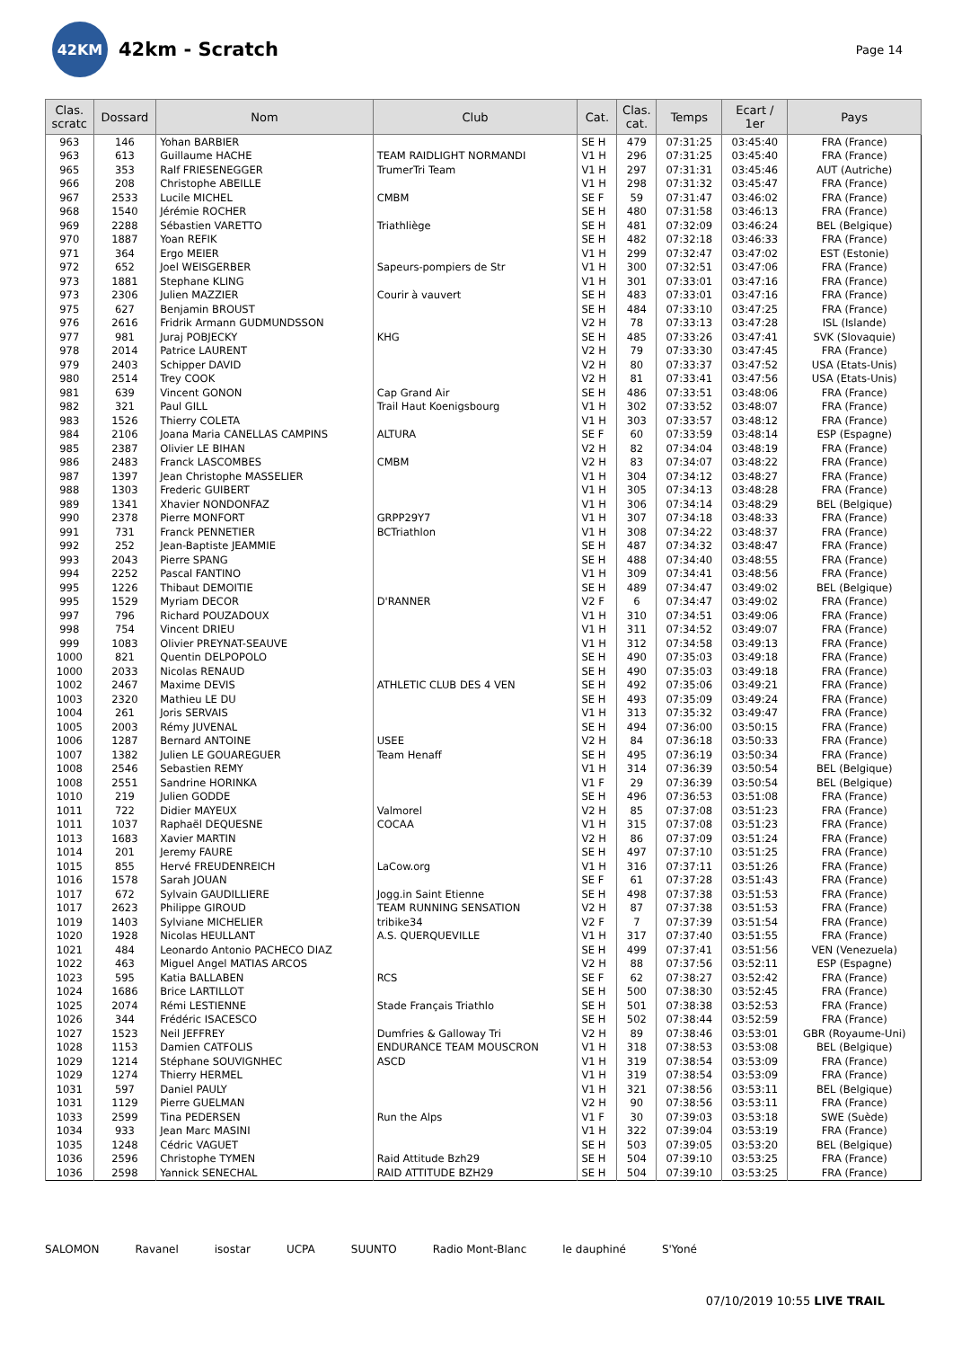42KM
42km - Scratch
Page 14
| Clas. scratc | Dossard | Nom | Club | Cat. | Clas. cat. | Temps | Ecart / 1er | Pays |
| --- | --- | --- | --- | --- | --- | --- | --- | --- |
| 963 | 146 | Yohan BARBIER | | SE H | 479 | 07:31:25 | 03:45:40 | FRA (France) |
| 963 | 613 | Guillaume HACHE | TEAM RAIDLIGHT NORMANDI | V1 H | 296 | 07:31:25 | 03:45:40 | FRA (France) |
| 965 | 353 | Ralf FRIESENEGGER | TrumerTri Team | V1 H | 297 | 07:31:31 | 03:45:46 | AUT (Autriche) |
| 966 | 208 | Christophe ABEILLE | | V1 H | 298 | 07:31:32 | 03:45:47 | FRA (France) |
| 967 | 2533 | Lucile MICHEL | CMBM | SE F | 59 | 07:31:47 | 03:46:02 | FRA (France) |
| 968 | 1540 | Jérémie ROCHER | | SE H | 480 | 07:31:58 | 03:46:13 | FRA (France) |
| 969 | 2288 | Sébastien VARETTO | Triathliège | SE H | 481 | 07:32:09 | 03:46:24 | BEL (Belgique) |
| 970 | 1887 | Yoan REFIK | | SE H | 482 | 07:32:18 | 03:46:33 | FRA (France) |
| 971 | 364 | Ergo MEIER | | V1 H | 299 | 07:32:47 | 03:47:02 | EST (Estonie) |
| 972 | 652 | Joel WEISGERBER | Sapeurs-pompiers de Str | V1 H | 300 | 07:32:51 | 03:47:06 | FRA (France) |
| 973 | 1881 | Stephane KLING | | V1 H | 301 | 07:33:01 | 03:47:16 | FRA (France) |
| 973 | 2306 | Julien MAZZIER | Courir à vauvert | SE H | 483 | 07:33:01 | 03:47:16 | FRA (France) |
| 975 | 627 | Benjamin BROUST | | SE H | 484 | 07:33:10 | 03:47:25 | FRA (France) |
| 976 | 2616 | Fridrik Armann GUDMUNDSSON | | V2 H | 78 | 07:33:13 | 03:47:28 | ISL (Islande) |
| 977 | 981 | Juraj POBJECKY | KHG | SE H | 485 | 07:33:26 | 03:47:41 | SVK (Slovaquie) |
| 978 | 2014 | Patrice LAURENT | | V2 H | 79 | 07:33:30 | 03:47:45 | FRA (France) |
| 979 | 2403 | Schipper DAVID | | V2 H | 80 | 07:33:37 | 03:47:52 | USA (Etats-Unis) |
| 980 | 2514 | Trey COOK | | V2 H | 81 | 07:33:41 | 03:47:56 | USA (Etats-Unis) |
| 981 | 639 | Vincent GONON | Cap Grand Air | SE H | 486 | 07:33:51 | 03:48:06 | FRA (France) |
| 982 | 321 | Paul GILL | Trail Haut Koenigsbourg | V1 H | 302 | 07:33:52 | 03:48:07 | FRA (France) |
| 983 | 1526 | Thierry COLETA | | V1 H | 303 | 07:33:57 | 03:48:12 | FRA (France) |
| 984 | 2106 | Joana Maria CANELLAS CAMPINS | ALTURA | SE F | 60 | 07:33:59 | 03:48:14 | ESP (Espagne) |
| 985 | 2387 | Olivier LE BIHAN | | V2 H | 82 | 07:34:04 | 03:48:19 | FRA (France) |
| 986 | 2483 | Franck LASCOMBES | CMBM | V2 H | 83 | 07:34:07 | 03:48:22 | FRA (France) |
| 987 | 1397 | Jean Christophe MASSELIER | | V1 H | 304 | 07:34:12 | 03:48:27 | FRA (France) |
| 988 | 1303 | Frederic GUIBERT | | V1 H | 305 | 07:34:13 | 03:48:28 | FRA (France) |
| 989 | 1341 | Xhavier NONDONFAZ | | V1 H | 306 | 07:34:14 | 03:48:29 | BEL (Belgique) |
| 990 | 2378 | Pierre MONFORT | GRPP29Y7 | V1 H | 307 | 07:34:18 | 03:48:33 | FRA (France) |
| 991 | 731 | Franck PENNETIER | BCTriathlon | V1 H | 308 | 07:34:22 | 03:48:37 | FRA (France) |
| 992 | 252 | Jean-Baptiste JEAMMIE | | SE H | 487 | 07:34:32 | 03:48:47 | FRA (France) |
| 993 | 2043 | Pierre SPANG | | SE H | 488 | 07:34:40 | 03:48:55 | FRA (France) |
| 994 | 2252 | Pascal FANTINO | | V1 H | 309 | 07:34:41 | 03:48:56 | FRA (France) |
| 995 | 1226 | Thibaut DEMOITIE | | SE H | 489 | 07:34:47 | 03:49:02 | BEL (Belgique) |
| 995 | 1529 | Myriam DECOR | D'RANNER | V2 F | 6 | 07:34:47 | 03:49:02 | FRA (France) |
| 997 | 796 | Richard POUZADOUX | | V1 H | 310 | 07:34:51 | 03:49:06 | FRA (France) |
| 998 | 754 | Vincent DRIEU | | V1 H | 311 | 07:34:52 | 03:49:07 | FRA (France) |
| 999 | 1083 | Olivier PREYNAT-SEAUVE | | V1 H | 312 | 07:34:58 | 03:49:13 | FRA (France) |
| 1000 | 821 | Quentin DELPOPOLO | | SE H | 490 | 07:35:03 | 03:49:18 | FRA (France) |
| 1000 | 2033 | Nicolas RENAUD | | SE H | 490 | 07:35:03 | 03:49:18 | FRA (France) |
| 1002 | 2467 | Maxime DEVIS | ATHLETIC CLUB DES 4 VEN | SE H | 492 | 07:35:06 | 03:49:21 | FRA (France) |
| 1003 | 2320 | Mathieu LE DU | | SE H | 493 | 07:35:09 | 03:49:24 | FRA (France) |
| 1004 | 261 | Joris SERVAIS | | V1 H | 313 | 07:35:32 | 03:49:47 | FRA (France) |
| 1005 | 2003 | Rémy JUVENAL | | SE H | 494 | 07:36:00 | 03:50:15 | FRA (France) |
| 1006 | 1287 | Bernard ANTOINE | USEE | V2 H | 84 | 07:36:18 | 03:50:33 | FRA (France) |
| 1007 | 1382 | Julien LE GOUAREGUER | Team Henaff | SE H | 495 | 07:36:19 | 03:50:34 | FRA (France) |
| 1008 | 2546 | Sebastien REMY | | V1 H | 314 | 07:36:39 | 03:50:54 | BEL (Belgique) |
| 1008 | 2551 | Sandrine HORINKA | | V1 F | 29 | 07:36:39 | 03:50:54 | BEL (Belgique) |
| 1010 | 219 | Julien GODDE | | SE H | 496 | 07:36:53 | 03:51:08 | FRA (France) |
| 1011 | 722 | Didier MAYEUX | Valmorel | V2 H | 85 | 07:37:08 | 03:51:23 | FRA (France) |
| 1011 | 1037 | Raphaël DEQUESNE | COCAA | V1 H | 315 | 07:37:08 | 03:51:23 | FRA (France) |
| 1013 | 1683 | Xavier MARTIN | | V2 H | 86 | 07:37:09 | 03:51:24 | FRA (France) |
| 1014 | 201 | Jeremy FAURE | | SE H | 497 | 07:37:10 | 03:51:25 | FRA (France) |
| 1015 | 855 | Hervé FREUDENREICH | LaCow.org | V1 H | 316 | 07:37:11 | 03:51:26 | FRA (France) |
| 1016 | 1578 | Sarah JOUAN | | SE F | 61 | 07:37:28 | 03:51:43 | FRA (France) |
| 1017 | 672 | Sylvain GAUDILLIERE | Jogg.in Saint Etienne | SE H | 498 | 07:37:38 | 03:51:53 | FRA (France) |
| 1017 | 2623 | Philippe GIROUD | TEAM RUNNING SENSATION | V2 H | 87 | 07:37:38 | 03:51:53 | FRA (France) |
| 1019 | 1403 | Sylviane MICHELIER | tribike34 | V2 F | 7 | 07:37:39 | 03:51:54 | FRA (France) |
| 1020 | 1928 | Nicolas HEULLANT | A.S. QUERQUEVILLE | V1 H | 317 | 07:37:40 | 03:51:55 | FRA (France) |
| 1021 | 484 | Leonardo Antonio PACHECO DIAZ | | SE H | 499 | 07:37:41 | 03:51:56 | VEN (Venezuela) |
| 1022 | 463 | Miguel Angel MATIAS ARCOS | | V2 H | 88 | 07:37:56 | 03:52:11 | ESP (Espagne) |
| 1023 | 595 | Katia BALLABEN | RCS | SE F | 62 | 07:38:27 | 03:52:42 | FRA (France) |
| 1024 | 1686 | Brice LARTILLOT | | SE H | 500 | 07:38:30 | 03:52:45 | FRA (France) |
| 1025 | 2074 | Rémi LESTIENNE | Stade Français Triathlo | SE H | 501 | 07:38:38 | 03:52:53 | FRA (France) |
| 1026 | 344 | Frédéric ISACESCO | | SE H | 502 | 07:38:44 | 03:52:59 | FRA (France) |
| 1027 | 1523 | Neil JEFFREY | Dumfries & Galloway Tri | V2 H | 89 | 07:38:46 | 03:53:01 | GBR (Royaume-Uni) |
| 1028 | 1153 | Damien CATFOLIS | ENDURANCE TEAM MOUSCRON | V1 H | 318 | 07:38:53 | 03:53:08 | BEL (Belgique) |
| 1029 | 1214 | Stéphane SOUVIGNHEC | ASCD | V1 H | 319 | 07:38:54 | 03:53:09 | FRA (France) |
| 1029 | 1274 | Thierry HERMEL | | V1 H | 319 | 07:38:54 | 03:53:09 | FRA (France) |
| 1031 | 597 | Daniel PAULY | | V1 H | 321 | 07:38:56 | 03:53:11 | BEL (Belgique) |
| 1031 | 1129 | Pierre GUELMAN | | V2 H | 90 | 07:38:56 | 03:53:11 | FRA (France) |
| 1033 | 2599 | Tina PEDERSEN | Run the Alps | V1 F | 30 | 07:39:03 | 03:53:18 | SWE (Suède) |
| 1034 | 933 | Jean Marc MASINI | | V1 H | 322 | 07:39:04 | 03:53:19 | FRA (France) |
| 1035 | 1248 | Cédric VAGUET | | SE H | 503 | 07:39:05 | 03:53:20 | BEL (Belgique) |
| 1036 | 2596 | Christophe TYMEN | Raid Attitude Bzh29 | SE H | 504 | 07:39:10 | 03:53:25 | FRA (France) |
| 1036 | 2598 | Yannick SENECHAL | RAID ATTITUDE BZH29 | SE H | 504 | 07:39:10 | 03:53:25 | FRA (France) |
SALOMON Ravanel isostar UCPA SUUNTO Radio Mont-Blanc le dauphiné S'Yoné
07/10/2019 10:55 LIVE TRAIL